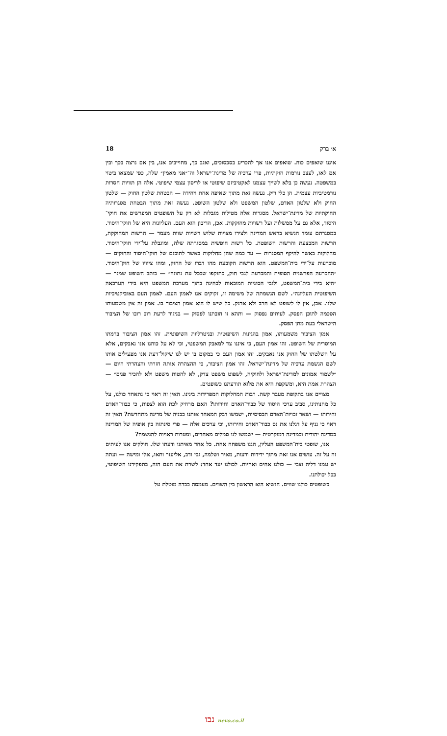א׳ ברק 18
איננו שואפים כוח. שואפים אנו אך להכריע בסכסוכים, ואגב כך, מחוייבים אנו, בין אם נרצה בכך ובין אם לאו, לעצב נורמות חוקתיות, פרי ערכיה של מדינת־ישראל וה־״אני מאמין״ שלה, כפי שמצאו ביטוי במשפטה. נעשה כן בלא לשייך עצמנו לאקטיביזם שיפוטי או לריסון עצמי שיפוטי. אלה הן תוויות חסרות נורמטיביות עצמית. הן כלי ריק. נעשה זאת מתוך שאיפה אחת ויחידה — הבטחת שלטון החוק — שלטון החוק ולא שלטון האדם, שלטון המשפט ולא שלטון השופט. נעשה זאת מתוך הבטחת מסגרותיה החוקתיות של מדינת־ישראל. מסגרות אלה מטילות מגבלות לא רק על השופטים המפרשים את חוקי־היסוד, אלא גם על ממשלות ועל רשויות מחוקקות. אכן, הריבון הוא העם. העליונות היא של חוקי־היסוד. במסגרתם עומד הנשיא בראש המדינה ולצידו מצויות שלוש רשויות שוות מעמד — הרשות המחוקקת, הרשות המבצעת והרשות השופטת. כל רשות חופשית במסגרתה שלה, ומוגבלת על־ידי חוקי־היסוד. מחלוקות באשר להיקף המסגרות — עד כמה שהן מחלוקות באשר לתוכנם של חוקי־היסוד והחוקים — מוכרעות על־ידי בית־המשפט. הוא הרשות הקובעת מהו דברו של החוק, ומהו ציוויו של חוק־היסוד. ״ההכרעה הפרשנית הסופית והמכרעת לגבי חוק, כתוקפו שבכל עת נתונה״ — כותב השופט שמגר — ״היא בידי בית־המשפט, ולגבי הסוגיות המובאות לבחינה בתוך מערכת המשפט היא בידי הערכאה השיפוטית העליונה״. לשם הגשמתה של משימה זו, זקוקים אנו לאמון העם. לאמון העם באוביקטיביות שלנו. אכן, אין לו לשופט לא חרב ולא ארנק. כל שיש לו הוא אמון הציבור בו. אמון זה אין משמעותו הסכמה לתוכן הפסק. לעיתים נפסוק — ותהא זו חובתנו לפסוק — בניגוד לדעת רוב רובו של הציבור הישראלי בעת מתן הפסק.
אמון הציבור משמעותו, אמון בהגינות השיפוטית ובניטרליות השיפוטית. זהו אמון הציבור ברמתו המוסרית של השופט. זהו אמון העם, כי איננו צד למאבק המשפטי, וכי לא על כוחנו אנו נאבקים, אלא על השלטתו של החוק אנו נאבקים. זהו אמון העם כי במקום בו יש לנו שיקול־דעת אנו מפעילים אותו לשם הגשמת ערכיה של מדינת־ישראל. זהו אמון הציבור, כי ההצהרה אותה חזרתי והצהרתי היום — ״לשמור אמונים למדינת־ישראל ולחוקיה, לשפוט משפט צדק, לא להטות משפט ולא להכיר פנים״ — הצהרת אמת היא, ומשקפת היא את מלוא תודעתנו כשופטים.
מצויים אנו בתקופת מעבר קשה. רבות המחלוקות המפרידות בינינו. האין זה ראוי כי נתאחד כולנו, על כל מחנותינו, סביב ערכי היסוד של כבוד־האדם וחירותו? האם מרחיק לכת הוא לצפות, כי כבוד־האדם וחירותו — ושאר זכויות־האדם הבסיסיות, ישמשו דבק המאחד אותנו כבניה של מדינה מתחדשת? האין זה ראוי כי נניף על דגלנו את נס כבוד־האדם וחירותו, וכי ערכים אלה — פרי סינתזה בין אופיה של המדינה כמדינה יהודית וכמדינה דמוקרטית — ישמשו לנו סמלים מאחדים, ומטרות ראויות להגשמה?
אנו, שופטי בית־המשפט העליון, הננו משפחה אחת. כל אחד מאיתנו ודעתו שלו. חולקים אנו לעיתים זה על זה. עושים אנו זאת מתוך ידידות ורעות, מאיר ושלמה, גבי ודב, אליעזר ותאו, אלי ומישה — ועתה יש עמנו דליה וצבי — כולנו אחים ואחיות. לכולנו יעד אחד: לשרת את העם הזה, בתפקידנו השיפוטי, ככל יכולתנו.
כשופטים כולנו שווים. הנשיא הוא הראשון בין השווים. מעמסה כבדה מוטלת על
נבו nevo.co.il